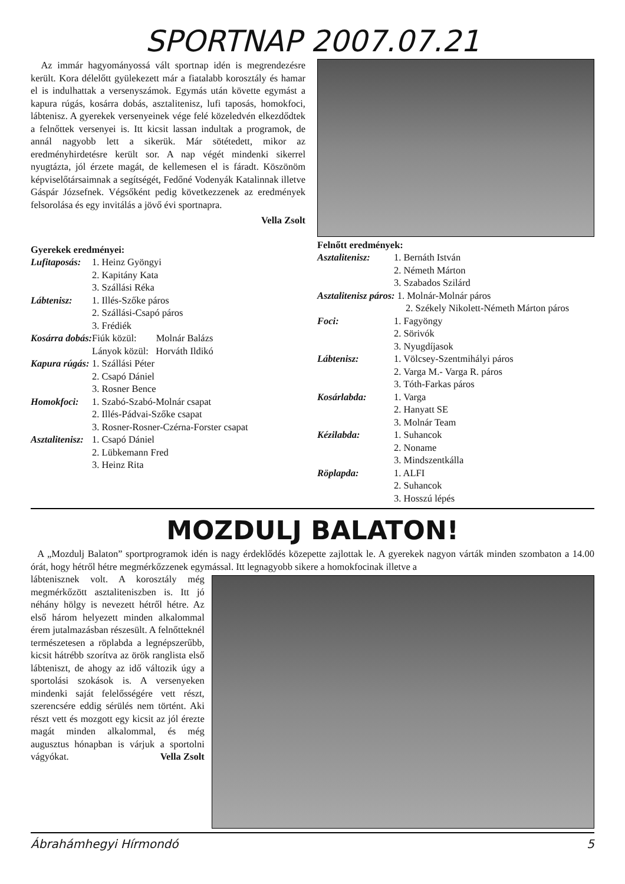SPORTNAP 2007.07.21
Az immár hagyományossá vált sportnap idén is megrendezésre került. Kora délelőtt gyülekezett már a fiatalabb korosztály és hamar el is indulhattak a versenyszámok. Egymás után követte egymást a kapura rúgás, kosárra dobás, asztalitenisz, lufi taposás, homokfoci, lábtenisz. A gyerekek versenyeinek vége felé közeledvén elkezdődtek a felnőttek versenyei is. Itt kicsit lassan indultak a programok, de annál nagyobb lett a sikerük. Már sötétedett, mikor az eredményhirdetésre került sor. A nap végét mindenki sikerrel nyugtázta, jól érzete magát, de kellemesen el is fáradt. Köszönöm képviselőtársaimnak a segítségét, Fedőné Vodenyák Katalinnak illetve Gáspár Józsefnek. Végsőként pedig következzenek az eredmények felsorolása és egy invitálás a jövő évi sportnapra.
Vella Zsolt
Gyerekek eredményei:
| Lufitaposás: | 1. Heinz Gyöngyi |
| | 2. Kapitány Kata |
| | 3. Szállási Réka |
| Lábtenisz: | 1. Illés-Szőke páros |
| | 2. Szállási-Csapó páros |
| | 3. Frédiék |
| Kosárra dobás: | Fiúk közül: Molnár Balázs |
| | Lányok közül: Horváth Ildikó |
| Kapura rúgás: | 1. Szállási Péter |
| | 2. Csapó Dániel |
| | 3. Rosner Bence |
| Homokfoci: | 1. Szabó-Szabó-Molnár csapat |
| | 2. Illés-Pádvai-Szőke csapat |
| | 3. Rosner-Rosner-Czérna-Forster csapat |
| Asztalitenisz: | 1. Csapó Dániel |
| | 2. Lübkemann Fred |
| | 3. Heinz Rita |
Felnőtt eredmények:
| Asztalitenisz: | 1. Bernáth István |
| | 2. Németh Márton |
| | 3. Szabados Szilárd |
| Asztalitenisz páros: 1. Molnár-Molnár páros | |
| 2. Székely Nikolett-Németh Márton páros | |
| Foci: | 1. Fagyöngy |
| | 2. Sörivók |
| | 3. Nyugdíjasok |
| Lábtenisz: | 1. Völcsey-Szentmihályi páros |
| | 2. Varga M.- Varga R. páros |
| | 3. Tóth-Farkas páros |
| Kosárlabda: | 1. Varga |
| | 2. Hanyatt SE |
| | 3. Molnár Team |
| Kézilabda: | 1. Suhancok |
| | 2. Noname |
| | 3. Mindszentkálla |
| Röplapda: | 1. ALFI |
| | 2. Suhancok |
| | 3. Hosszú lépés |
MOZDULJ BALATON!
A „Mozdulj Balaton” sportprogramok idén is nagy érdeklődés közepette zajlottak le. A gyerekek nagyon várták minden szombaton a 14.00 órát, hogy hétről hétre megmérkőzzenek egymással. Itt legnagyobb sikere a homokfocinak illetve a
lábtenisznek volt. A korosztály még megmérkőzött asztaliteniszben is. Itt jó néhány hölgy is nevezett hétről hétre. Az első három helyezett minden alkalommal érem jutalmazásban részesült. A felnőtteknél természetesen a röplabda a legnépszerűbb, kicsit hátrébb szorítva az örök ranglista első lábteniszt, de ahogy az idő változik úgy a sportolási szokások is. A versenyeken mindenki saját felelősségére vett részt, szerencsére eddig sérülés nem történt. Aki részt vett és mozgott egy kicsit az jól érezte magát minden alkalommal, és még augusztus hónapban is várjuk a sportolni vágyókat. Vella Zsolt
Ábrahámhegyi Hírmondó 5